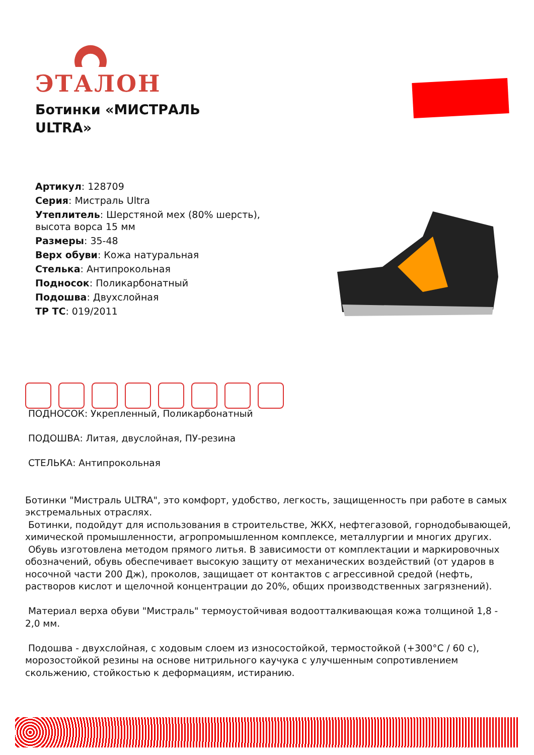ЭТАЛОН
Ботинки «МИСТРАЛЬ ULTRA»
Артикул: 128709
Серия: Мистраль Ultra
Утеплитель: Шерстяной мех (80% шерсть), высота ворса 15 мм
Размеры: 35-48
Верх обуви: Кожа натуральная
Стелька: Антипрокольная
Подносок: Поликарбонатный
Подошва: Двухслойная
ТР ТС: 019/2011
ПОДНОСОК: Укрепленный, Поликарбонатный
ПОДОШВА: Литая, двуслойная, ПУ-резина
СТЕЛЬКА: Антипрокольная
Ботинки "Мистраль ULTRA", это комфорт, удобство, легкость, защищенность при работе в самых экстремальных отраслях.
Ботинки, подойдут для использования в строительстве, ЖКХ, нефтегазовой, горнодобывающей, химической промышленности, агропромышленном комплексе, металлургии и многих других.
Обувь изготовлена методом прямого литья. В зависимости от комплектации и маркировочных обозначений, обувь обеспечивает высокую защиту от механических воздействий (от ударов в носочной части 200 Дж), проколов, защищает от контактов с агрессивной средой (нефть, растворов кислот и щелочной концентрации до 20%, общих производственных загрязнений).
Материал верха обуви "Мистраль" термоустойчивая водоотталкивающая кожа толщиной 1,8 - 2,0 мм.
Подошва - двухслойная, с ходовым слоем из износостойкой, термостойкой (+300°C / 60 с), морозостойкой резины на основе нитрильного каучука с улучшенным сопротивлением скольжению, стойкостью к деформациям, истиранию.